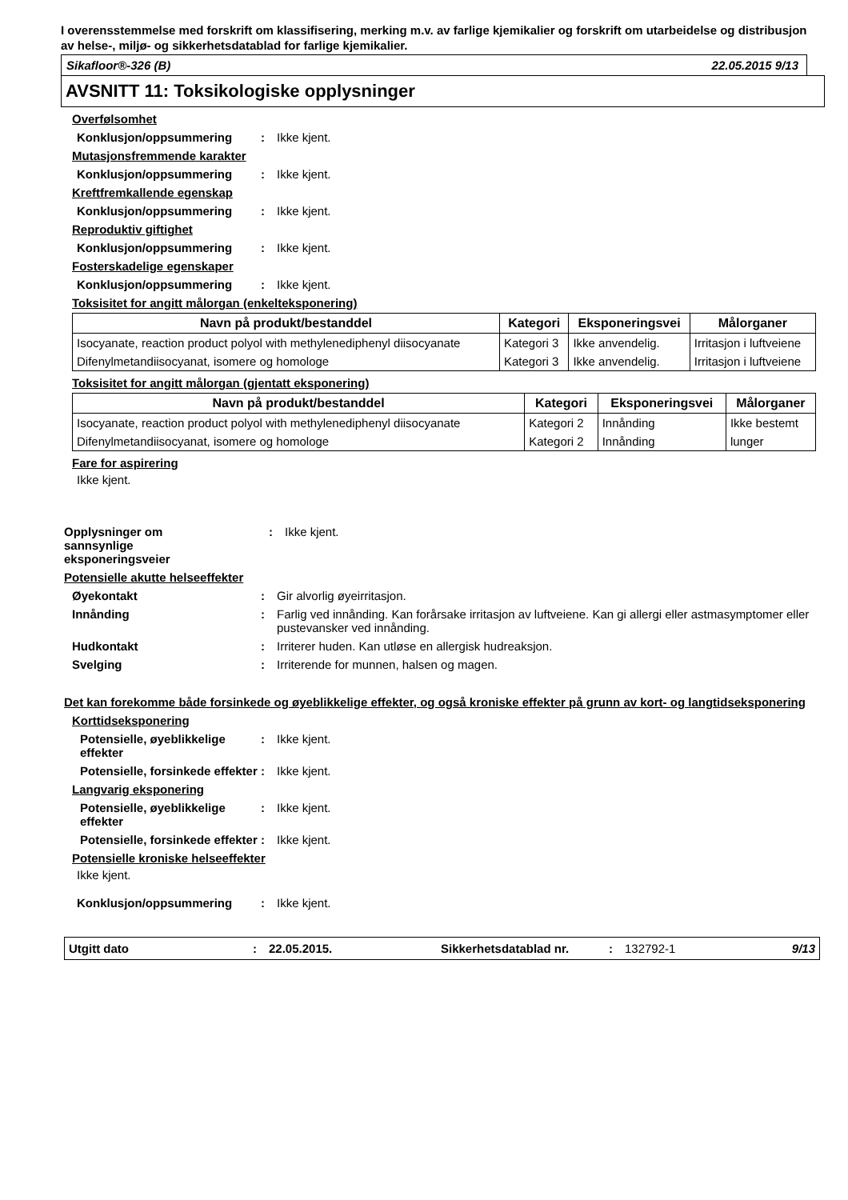I overensstemmelse med forskrift om klassifisering, merking m.v. av farlige kjemikalier og forskrift om utarbeidelse og distribusjon av helse-, miljø- og sikkerhetsdatablad for farlige kjemikalier.
Sikafloor®-326 (B) 22.05.2015 9/13
AVSNITT 11: Toksikologiske opplysninger
Overfølsomhet
Konklusjon/oppsummering: Ikke kjent.
Mutasjonsfremmende karakter
Konklusjon/oppsummering: Ikke kjent.
Kreftfremkallende egenskap
Konklusjon/oppsummering: Ikke kjent.
Reproduktiv giftighet
Konklusjon/oppsummering: Ikke kjent.
Fosterskadelige egenskaper
Konklusjon/oppsummering: Ikke kjent.
Toksisitet for angitt målorgan (enkelteksponering)
| Navn på produkt/bestanddel | Kategori | Eksponeringsvei | Målorganer |
| --- | --- | --- | --- |
| Isocyanate, reaction product polyol with methylenediphenyl diisocyanate | Kategori 3 | Ikke anvendelig. | Irritasjon i luftveiene |
| Difenylmetandiisocyanat, isomere og homologe | Kategori 3 | Ikke anvendelig. | Irritasjon i luftveiene |
Toksisitet for angitt målorgan (gjentatt eksponering)
| Navn på produkt/bestanddel | Kategori | Eksponeringsvei | Målorganer |
| --- | --- | --- | --- |
| Isocyanate, reaction product polyol with methylenediphenyl diisocyanate | Kategori 2 | Innånding | Ikke bestemt |
| Difenylmetandiisocyanat, isomere og homologe | Kategori 2 | Innånding | lunger |
Fare for aspirering
Ikke kjent.
Opplysninger om
sannsynlige
eksponeringsveier: Ikke kjent.
Potensielle akutte helseeffekter
Øyekontakt: Gir alvorlig øyeirritasjon.
Innånding: Farlig ved innånding. Kan forårsake irritasjon av luftveiene. Kan gi allergi eller astmasymptomer eller pustevansker ved innånding.
Hudkontakt: Irriterer huden. Kan utløse en allergisk hudreaksjon.
Svelging: Irriterende for munnen, halsen og magen.
Det kan forekomme både forsinkede og øyeblikkelige effekter, og også kroniske effekter på grunn av kort- og langtidseksponering
Korttidseksponering
Potensielle, øyeblikkelige effekter: Ikke kjent.
Potensielle, forsinkede effekter: Ikke kjent.
Langvarig eksponering
Potensielle, øyeblikkelige effekter: Ikke kjent.
Potensielle, forsinkede effekter: Ikke kjent.
Potensielle kroniske helseeffekter
Ikke kjent.
Konklusjon/oppsummering: Ikke kjent.
Utgitt dato: 22.05.2015. Sikkerhetsdatablad nr.: 132792-1 9/13